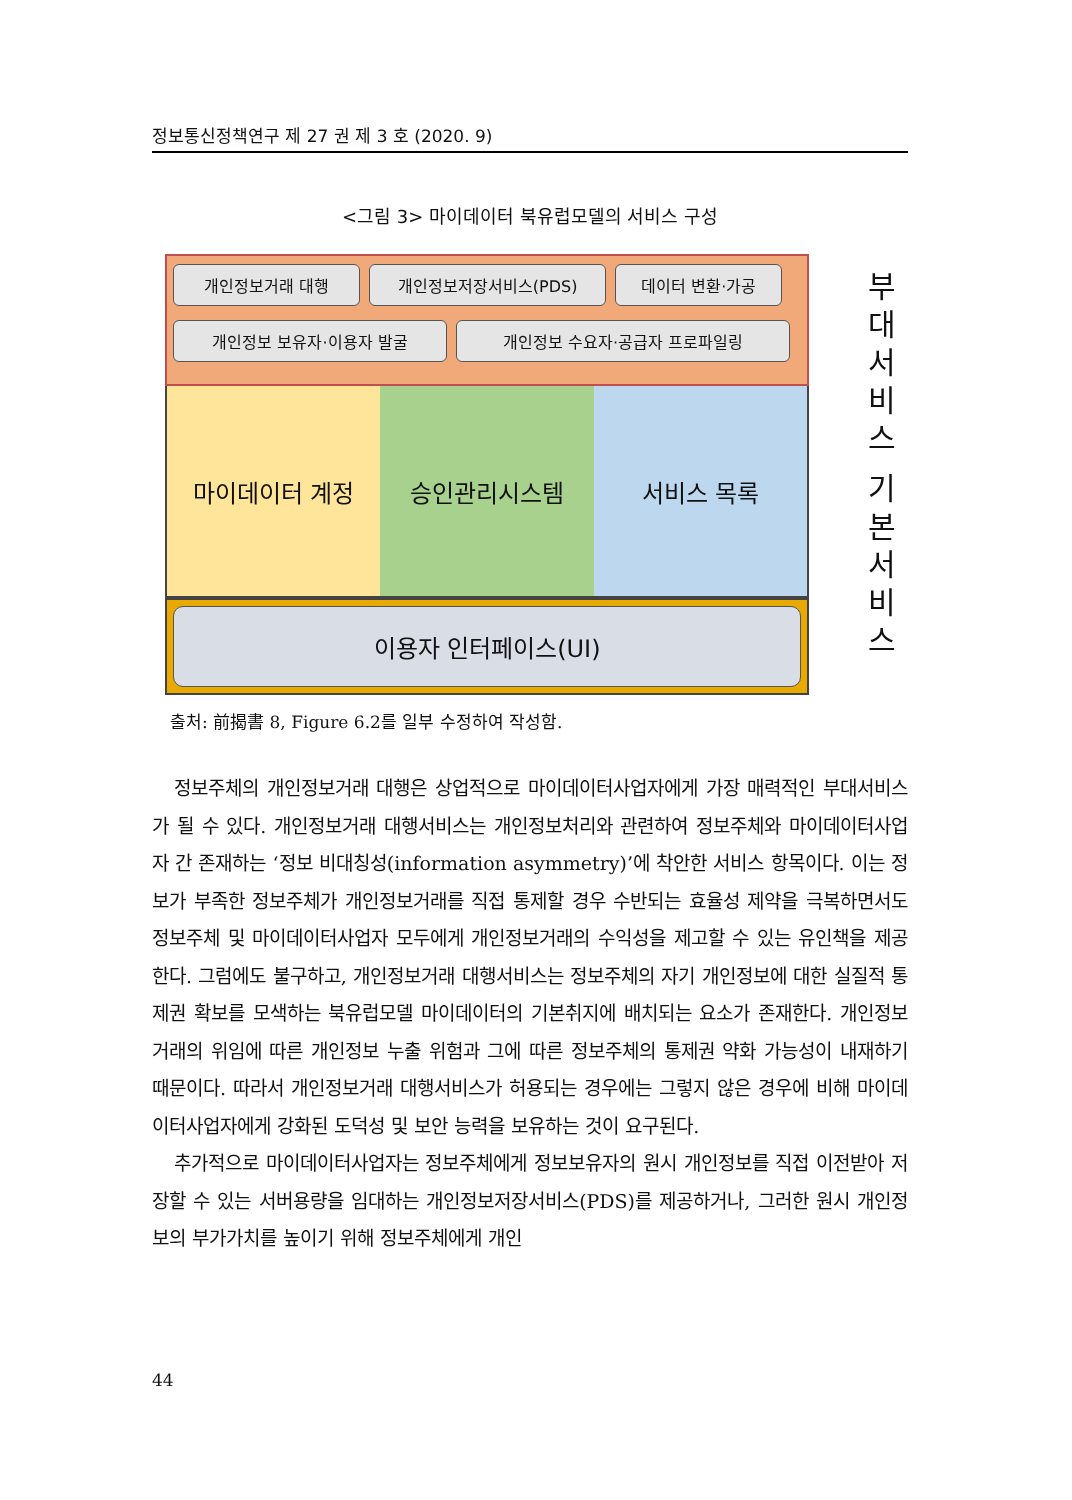정보통신정책연구 제 27 권 제 3 호 (2020. 9)
<그림 3> 마이데이터 북유럽모델의 서비스 구성
개인정보거래 대행 개인정보저장서비스(PDS) 데이터 변환·가공 개인정보 보유자·이용자 발굴 개인정보 수요자·공급자 프로파일링
마이데이터 계정 승인관리시스템 서비스 목록
이용자 인터페이스(UI)
부대서비스
기본서비스
출처: 前揭書 8, Figure 6.2를 일부 수정하여 작성함.
정보주체의 개인정보거래 대행은 상업적으로 마이데이터사업자에게 가장 매력적인 부대서비스가 될 수 있다. 개인정보거래 대행서비스는 개인정보처리와 관련하여 정보주체와 마이데이터사업자 간 존재하는 ‘정보 비대칭성(information asymmetry)’에 착안한 서비스 항목이다. 이는 정보가 부족한 정보주체가 개인정보거래를 직접 통제할 경우 수반되는 효율성 제약을 극복하면서도 정보주체 및 마이데이터사업자 모두에게 개인정보거래의 수익성을 제고할 수 있는 유인책을 제공한다. 그럼에도 불구하고, 개인정보거래 대행서비스는 정보주체의 자기 개인정보에 대한 실질적 통제권 확보를 모색하는 북유럽모델 마이데이터의 기본취지에 배치되는 요소가 존재한다. 개인정보거래의 위임에 따른 개인정보 누출 위험과 그에 따른 정보주체의 통제권 약화 가능성이 내재하기 때문이다. 따라서 개인정보거래 대행서비스가 허용되는 경우에는 그렇지 않은 경우에 비해 마이데이터사업자에게 강화된 도덕성 및 보안 능력을 보유하는 것이 요구된다.
추가적으로 마이데이터사업자는 정보주체에게 정보보유자의 원시 개인정보를 직접 이전받아 저장할 수 있는 서버용량을 임대하는 개인정보저장서비스(PDS)를 제공하거나, 그러한 원시 개인정보의 부가가치를 높이기 위해 정보주체에게 개인
44